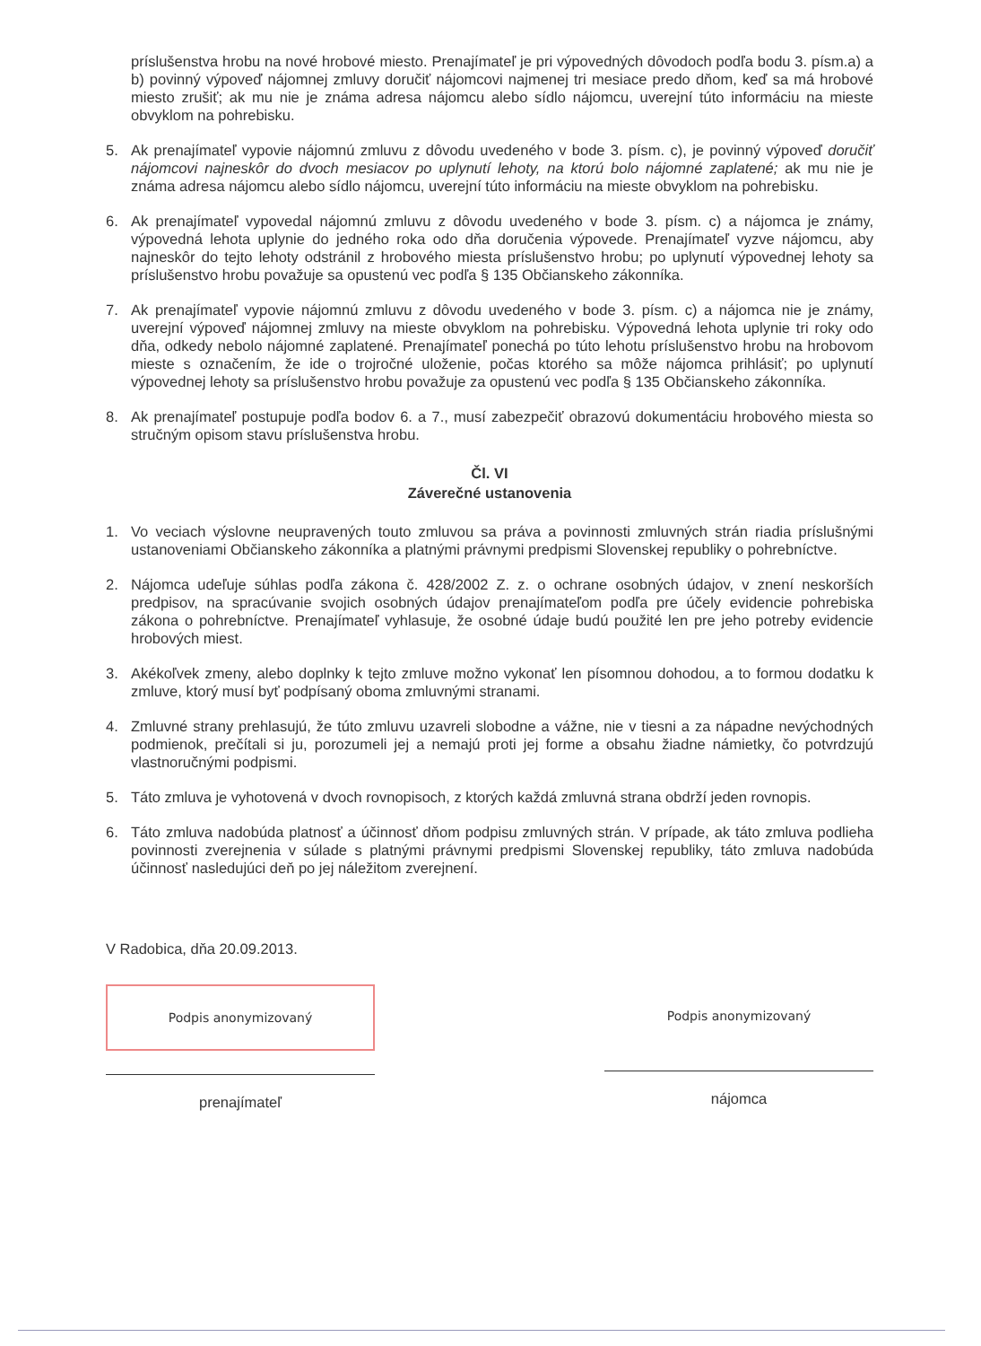príslušenstva hrobu na nové hrobové miesto. Prenajímateľ je pri výpovedných dôvodoch podľa bodu 3. písm.a) a b) povinný výpoveď nájomnej zmluvy doručiť nájomcovi najmenej tri mesiace predo dňom, keď sa má hrobové miesto zrušiť; ak mu nie je známa adresa nájomcu alebo sídlo nájomcu, uverejní túto informáciu na mieste obvyklom na pohrebisku.
5. Ak prenajímateľ vypovie nájomnú zmluvu z dôvodu uvedeného v bode 3. písm. c), je povinný výpoveď doručiť nájomcovi najneskôr do dvoch mesiacov po uplynutí lehoty, na ktorú bolo nájomné zaplatené; ak mu nie je známa adresa nájomcu alebo sídlo nájomcu, uverejní túto informáciu na mieste obvyklom na pohrebisku.
6. Ak prenajímateľ vypovedal nájomnú zmluvu z dôvodu uvedeného v bode 3. písm. c) a nájomca je známy, výpovedná lehota uplynie do jedného roka odo dňa doručenia výpovede. Prenajímateľ vyzve nájomcu, aby najneskôr do tejto lehoty odstránil z hrobového miesta príslušenstvo hrobu; po uplynutí výpovednej lehoty sa príslušenstvo hrobu považuje sa opustenú vec podľa § 135 Občianskeho zákonníka.
7. Ak prenajímateľ vypovie nájomnú zmluvu z dôvodu uvedeného v bode 3. písm. c) a nájomca nie je známy, uverejní výpoveď nájomnej zmluvy na mieste obvyklom na pohrebisku. Výpovedná lehota uplynie tri roky odo dňa, odkedy nebolo nájomné zaplatené. Prenajímateľ ponechá po túto lehotu príslušenstvo hrobu na hrobovom mieste s označením, že ide o trojročné uloženie, počas ktorého sa môže nájomca prihlásiť; po uplynutí výpovednej lehoty sa príslušenstvo hrobu považuje za opustenú vec podľa § 135 Občianskeho zákonníka.
8. Ak prenajímateľ postupuje podľa bodov 6. a 7., musí zabezpečiť obrazovú dokumentáciu hrobového miesta so stručným opisom stavu príslušenstva hrobu.
Čl. VI
Záverečné ustanovenia
1. Vo veciach výslovne neupravených touto zmluvou sa práva a povinnosti zmluvných strán riadia príslušnými ustanoveniami Občianskeho zákonníka a platnými právnymi predpismi Slovenskej republiky o pohrebníctve.
2. Nájomca udeľuje súhlas podľa zákona č. 428/2002 Z. z. o ochrane osobných údajov, v znení neskorších predpisov, na spracúvanie svojich osobných údajov prenajímateľom podľa pre účely evidencie pohrebiska zákona o pohrebníctve. Prenajímateľ vyhlasuje, že osobné údaje budú použité len pre jeho potreby evidencie hrobových miest.
3. Akékoľvek zmeny, alebo doplnky k tejto zmluve možno vykonať len písomnou dohodou, a to formou dodatku k zmluve, ktorý musí byť podpísaný oboma zmluvnými stranami.
4. Zmluvné strany prehlasujú, že túto zmluvu uzavreli slobodne a vážne, nie v tiesni a za nápadne nevýchodných podmienok, prečítali si ju, porozumeli jej a nemajú proti jej forme a obsahu žiadne námietky, čo potvrdzujú vlastnoručnými podpismi.
5. Táto zmluva je vyhotovená v dvoch rovnopisoch, z ktorých každá zmluvná strana obdrží jeden rovnopis.
6. Táto zmluva nadobúda platnosť a účinnosť dňom podpisu zmluvných strán. V prípade, ak táto zmluva podlieha povinnosti zverejnenia v súlade s platnými právnymi predpismi Slovenskej republiky, táto zmluva nadobúda účinnosť nasledujúci deň po jej náležitom zverejnení.
V Radobica, dňa 20.09.2013.
Podpis anonymizovaný
prenajímateľ
Podpis anonymizovaný
nájomca